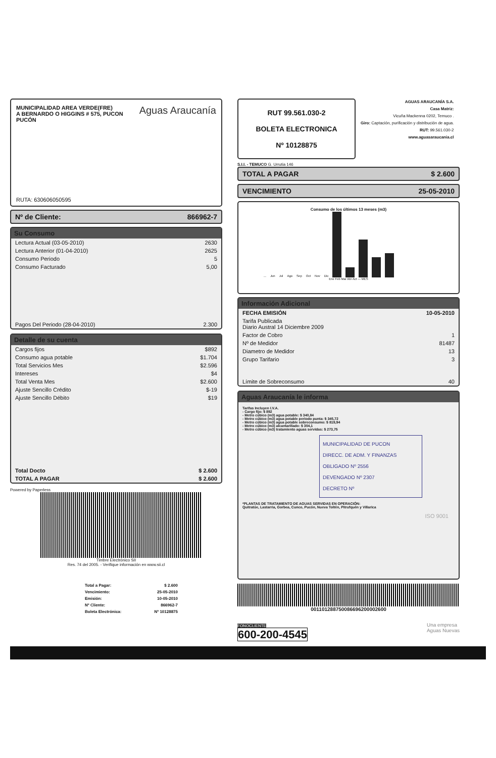Aguas Araucanía
MUNICIPALIDAD AREA VERDE(FRE)
A BERNARDO O HIGGINS # 575, PUCON
PUCÓN
RUTA: 630606050595
Nº de Cliente: 866962-7
Su Consumo
| Lectura Actual (03-05-2010) | 2630 |
| Lectura Anterior (01-04-2010) | 2625 |
| Consumo Periodo | 5 |
| Consumo Facturado | 5,00 |
| Pagos Del Periodo (28-04-2010) | 2.300 |
Detalle de su cuenta
| Cargos fijos | $892 |
| Consumo agua potable | $1.704 |
| Total Servicios Mes | $2.596 |
| Intereses | $4 |
| Total Venta Mes | $2.600 |
| Ajuste Sencillo Crédito | $-19 |
| Ajuste Sencillo Débito | $19 |
| Total Docto | $ 2.600 |
| TOTAL A PAGAR | $ 2.600 |
Powered by Paperless
Timbre Electrónico SII
Res. 74 del 2005. - Verifique información en www.sii.cl
| Total a Pagar: | $ 2.600 |
| Vencimiento: | 25-05-2010 |
| Emisión: | 10-05-2010 |
| Nº Cliente: | 866962-7 |
| Boleta Electrónica: | Nº 10128875 |
RUT 99.561.030-2
BOLETA ELECTRONICA
Nº 10128875
AGUAS ARAUCANÍA S.A.
Casa Matriz:
Vicuña Mackenna 0202, Temuco .
Giro: Captación, purificación y distribución de agua.
RUT: 99.561.030-2
www.aguasaraucania.cl
S.I.I. - TEMUCO G. Urrutia 146
TOTAL A PAGAR $ 2.600
VENCIMIENTO 25-05-2010
Consumo de los últimos 13 meses (m3)
... Jun Jul Ago Sep Oct Nov Dic
Ene Feb Mar Abr Act — MES
Información Adicional
| FECHA EMISIÓN | 10-05-2010 |
| Tarifa Publicada Diario Austral 14 Diciembre 2009 | |
| Factor de Cobro | 1 |
| Nº de Medidor | 81487 |
| Diametro de Medidor | 13 |
| Grupo Tarifario | 3 |
| Límite de Sobreconsumo | 40 |
Aguas Araucanía le informa
Tarifas Incluyen I.V.A.
- Cargo fijo: $ 892
- Metro cúbico (m3) agua potable: $ 340,84
- Metro cúbico (m3) agua potable periodo punta: $ 345,72
- Metro cúbico (m3) agua potable sobreconsumo: $ 819,94
- Metro cúbico (m3) alcantarillado: $ 304,1
- Metro cúbico (m3) tratamiento aguas servidas: $ 273,75
MUNICIPALIDAD DE PUCON
DIRECC. DE ADM. Y FINANZAS
OBLIGADO Nº 2556
DEVENGADO Nº 2307
DECRETO Nº
*PLANTAS DE TRATAMIENTO DE AGUAS SERVIDAS EN OPERACIÓN:
Quitratúe, Lastarria, Gorbea, Cunco, Pucón, Nueva Toltén, Pitrufquén y Villarica
ISO 9001
001101288750086696200002600
FONOCLIENTE
600-200-4545
Una empresa
Aguas Nuevas